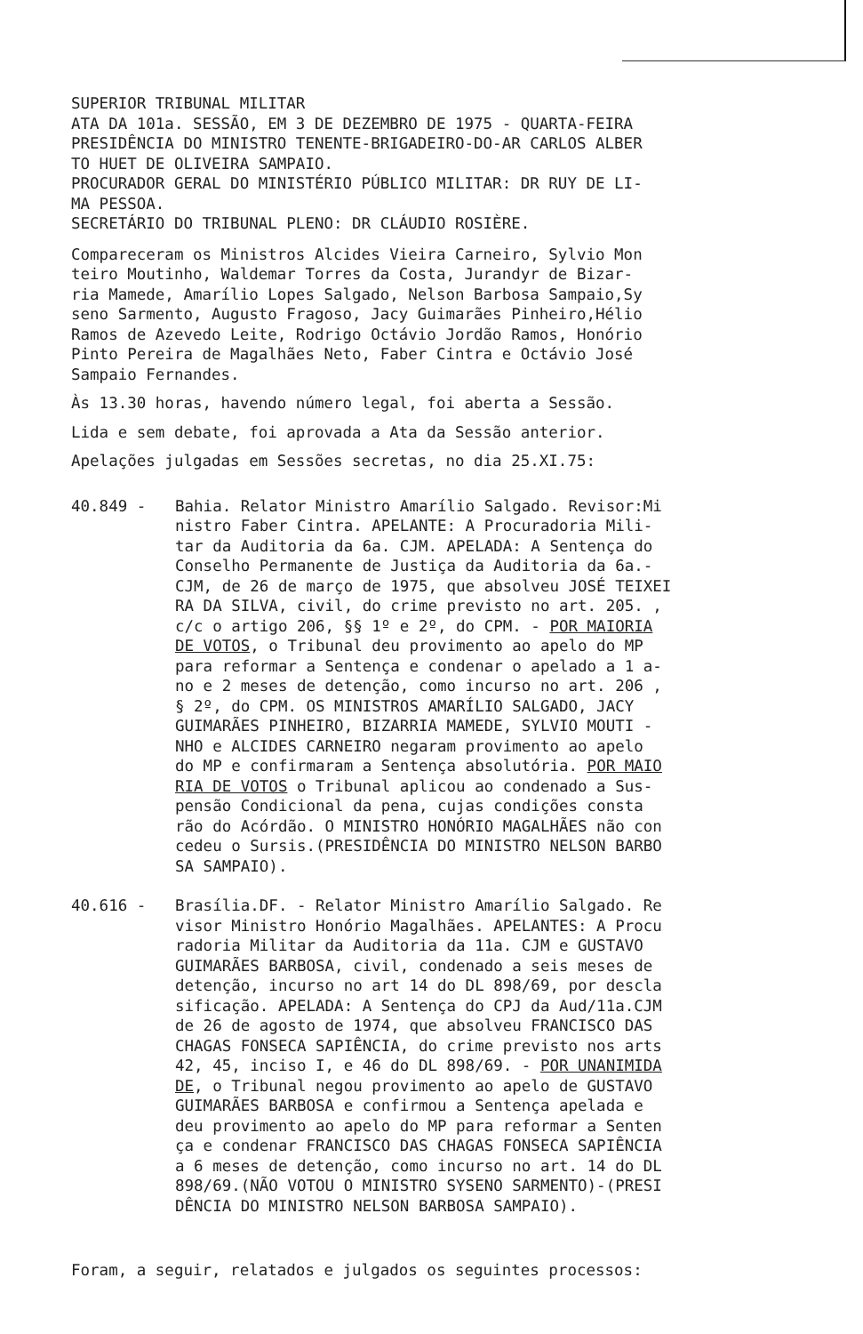SUPERIOR TRIBUNAL MILITAR ATA DA 101a. SESSÃO, EM 3 DE DEZEMBRO DE 1975 - QUARTA-FEIRA PRESIDÊNCIA DO MINISTRO TENENTE-BRIGADEIRO-DO-AR CARLOS ALBER TO HUET DE OLIVEIRA SAMPAIO. PROCURADOR GERAL DO MINISTÉRIO PÚBLICO MILITAR: DR RUY DE LI- MA PESSOA. SECRETÁRIO DO TRIBUNAL PLENO: DR CLÁUDIO ROSIÈRE.
Compareceram os Ministros Alcides Vieira Carneiro, Sylvio Mon teiro Moutinho, Waldemar Torres da Costa, Jurandyr de Bizar- ria Mamede, Amarílio Lopes Salgado, Nelson Barbosa Sampaio,Sy seno Sarmento, Augusto Fragoso, Jacy Guimarães Pinheiro,Hélio Ramos de Azevedo Leite, Rodrigo Octávio Jordão Ramos, Honório Pinto Pereira de Magalhães Neto, Faber Cintra e Octávio José Sampaio Fernandes.
Às 13.30 horas, havendo número legal, foi aberta a Sessão.
Lida e sem debate, foi aprovada a Ata da Sessão anterior.
Apelações julgadas em Sessões secretas, no dia 25.XI.75:
40.849 -
Bahia. Relator Ministro Amarílio Salgado. Revisor:Mi nistro Faber Cintra. APELANTE: A Procuradoria Mili- tar da Auditoria da 6a. CJM. APELADA: A Sentença do Conselho Permanente de Justiça da Auditoria da 6a.- CJM, de 26 de março de 1975, que absolveu JOSÉ TEIXEI RA DA SILVA, civil, do crime previsto no art. 205. , c/c o artigo 206, §§ 1º e 2º, do CPM. - POR MAIORIA DE VOTOS, o Tribunal deu provimento ao apelo do MP para reformar a Sentença e condenar o apelado a 1 a- no e 2 meses de detenção, como incurso no art. 206 , § 2º, do CPM. OS MINISTROS AMARÍLIO SALGADO, JACY GUIMARÃES PINHEIRO, BIZARRIA MAMEDE, SYLVIO MOUTI - NHO e ALCIDES CARNEIRO negaram provimento ao apelo do MP e confirmaram a Sentença absolutória. POR MAIO RIA DE VOTOS o Tribunal aplicou ao condenado a Sus- pensão Condicional da pena, cujas condições consta rão do Acórdão. O MINISTRO HONÓRIO MAGALHÃES não con cedeu o Sursis.(PRESIDÊNCIA DO MINISTRO NELSON BARBO SA SAMPAIO).
40.616 -
Brasília.DF. - Relator Ministro Amarílio Salgado. Re visor Ministro Honório Magalhães. APELANTES: A Procu radoria Militar da Auditoria da 11a. CJM e GUSTAVO GUIMARÃES BARBOSA, civil, condenado a seis meses de detenção, incurso no art 14 do DL 898/69, por descla sificação. APELADA: A Sentença do CPJ da Aud/11a.CJM de 26 de agosto de 1974, que absolveu FRANCISCO DAS CHAGAS FONSECA SAPIÊNCIA, do crime previsto nos arts 42, 45, inciso I, e 46 do DL 898/69. - POR UNANIMIDA DE, o Tribunal negou provimento ao apelo de GUSTAVO GUIMARÃES BARBOSA e confirmou a Sentença apelada e deu provimento ao apelo do MP para reformar a Senten ça e condenar FRANCISCO DAS CHAGAS FONSECA SAPIÊNCIA a 6 meses de detenção, como incurso no art. 14 do DL 898/69.(NÃO VOTOU O MINISTRO SYSENO SARMENTO)-(PRESI DÊNCIA DO MINISTRO NELSON BARBOSA SAMPAIO).
Foram, a seguir, relatados e julgados os seguintes processos: